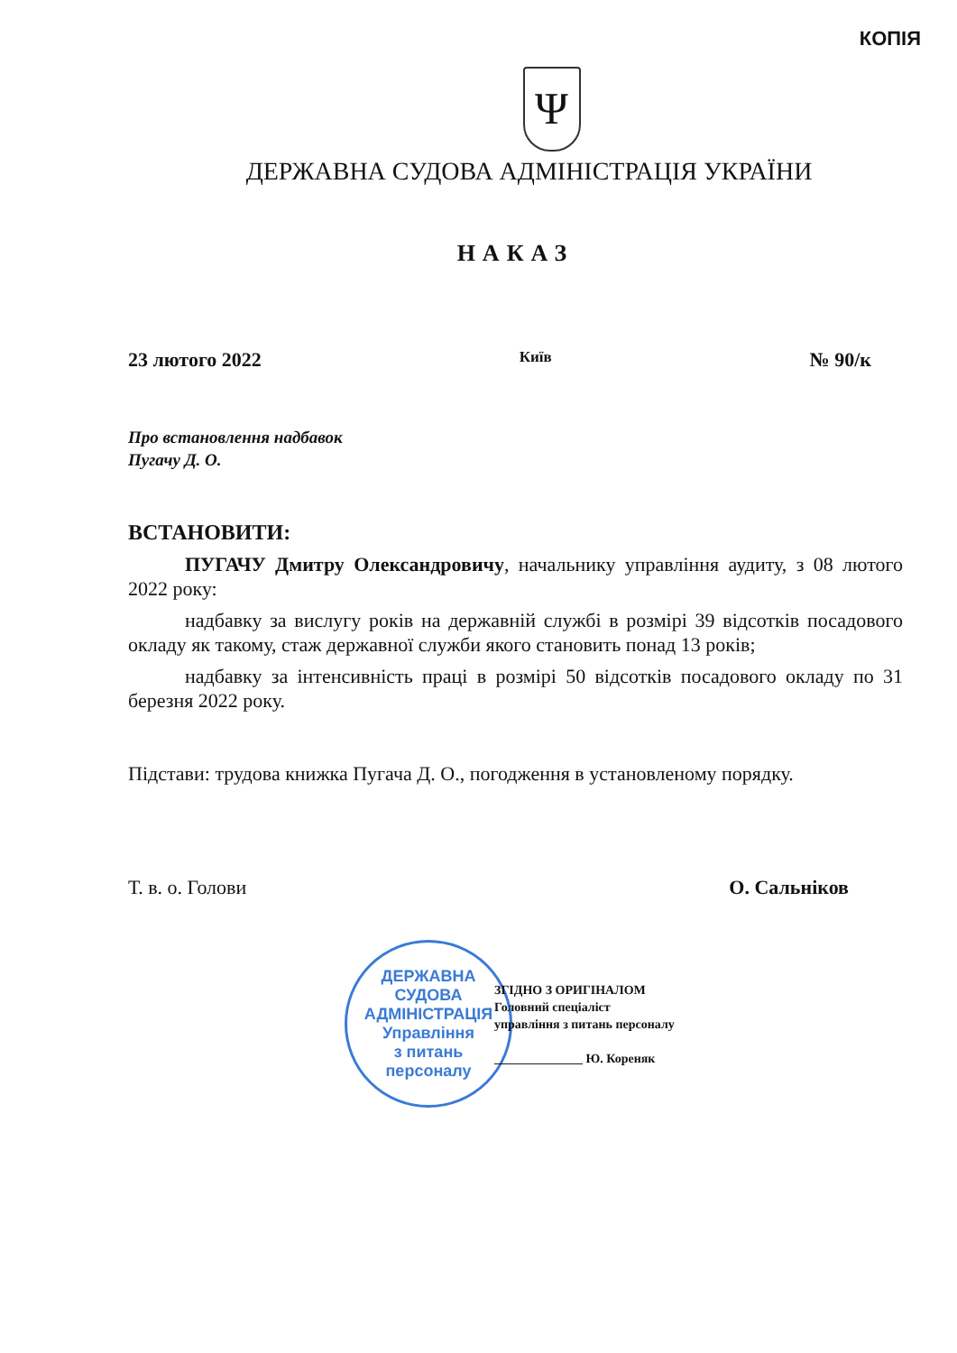КОПІЯ
Ψ
ДЕРЖАВНА СУДОВА АДМІНІСТРАЦІЯ УКРАЇНИ
НАКАЗ
23 лютого 2022 Київ № 90/к
Про встановлення надбавок
Пугачу Д. О.
ВСТАНОВИТИ:
ПУГАЧУ Дмитру Олександровичу, начальнику управління аудиту, з 08 лютого 2022 року:
надбавку за вислугу років на державній службі в розмірі 39 відсотків посадового окладу як такому, стаж державної служби якого становить понад 13 років;
надбавку за інтенсивність праці в розмірі 50 відсотків посадового окладу по 31 березня 2022 року.
Підстави: трудова книжка Пугача Д. О., погодження в установленому порядку.
Т. в. о. Голови О. Сальніков
ДЕРЖАВНА СУДОВА АДМІНІСТРАЦІЯ
Управління
з питань
персоналу
ЗГІДНО З ОРИГІНАЛОМ
Головний спеціаліст
управління з питань персоналу
______________ Ю. Кореняк